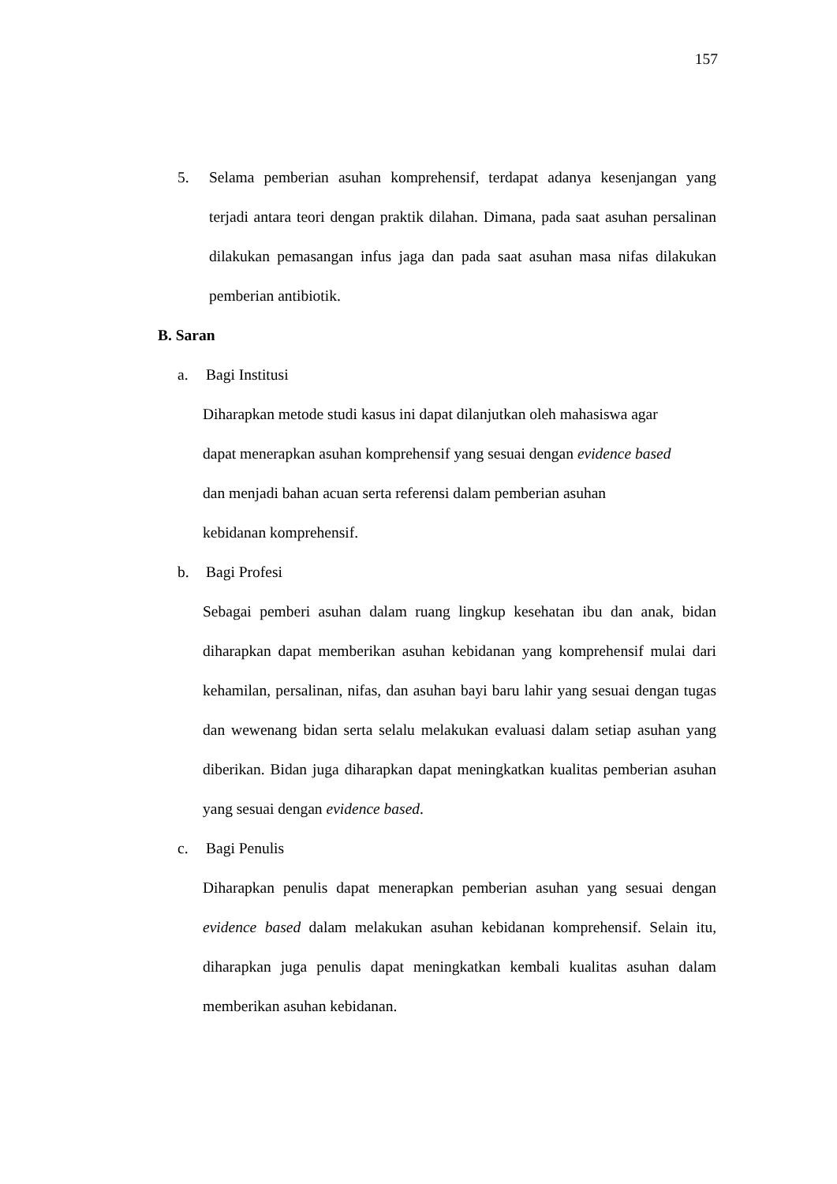157
5. Selama pemberian asuhan komprehensif, terdapat adanya kesenjangan yang terjadi antara teori dengan praktik dilahan. Dimana, pada saat asuhan persalinan dilakukan pemasangan infus jaga dan pada saat asuhan masa nifas dilakukan pemberian antibiotik.
B. Saran
a. Bagi Institusi
Diharapkan metode studi kasus ini dapat dilanjutkan oleh mahasiswa agar
dapat menerapkan asuhan komprehensif yang sesuai dengan evidence based
dan menjadi bahan acuan serta referensi dalam pemberian asuhan
kebidanan komprehensif.
b. Bagi Profesi
Sebagai pemberi asuhan dalam ruang lingkup kesehatan ibu dan anak, bidan diharapkan dapat memberikan asuhan kebidanan yang komprehensif mulai dari kehamilan, persalinan, nifas, dan asuhan bayi baru lahir yang sesuai dengan tugas dan wewenang bidan serta selalu melakukan evaluasi dalam setiap asuhan yang diberikan. Bidan juga diharapkan dapat meningkatkan kualitas pemberian asuhan yang sesuai dengan evidence based.
c. Bagi Penulis
Diharapkan penulis dapat menerapkan pemberian asuhan yang sesuai dengan evidence based dalam melakukan asuhan kebidanan komprehensif. Selain itu, diharapkan juga penulis dapat meningkatkan kembali kualitas asuhan dalam memberikan asuhan kebidanan.